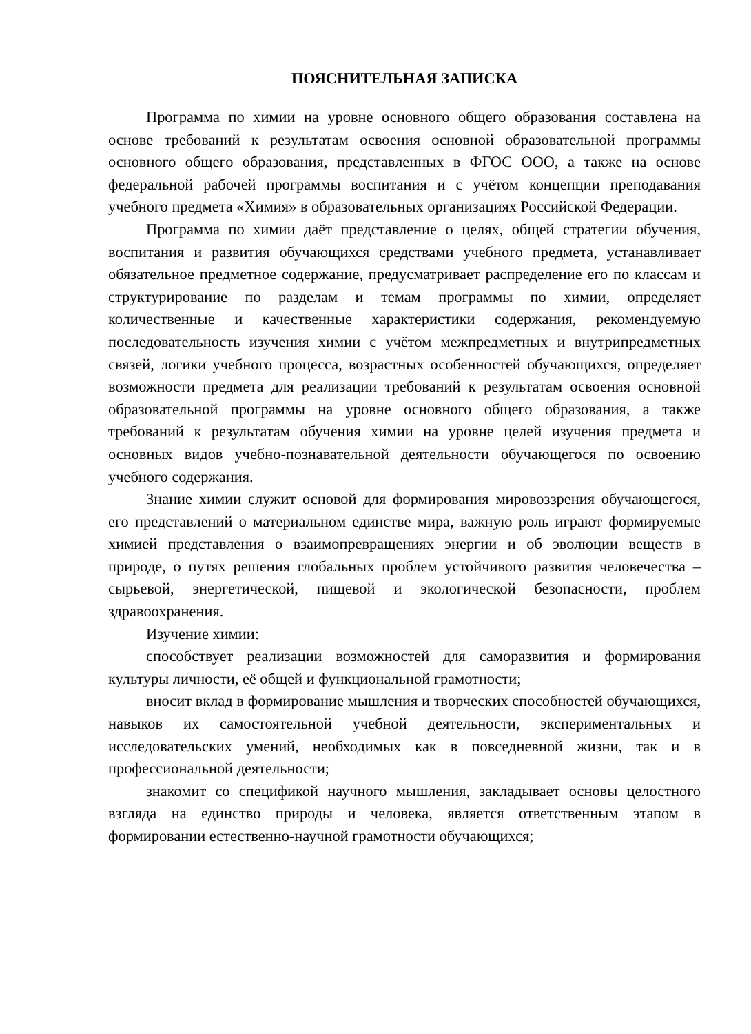ПОЯСНИТЕЛЬНАЯ ЗАПИСКА
Программа по химии на уровне основного общего образования составлена на основе требований к результатам освоения основной образовательной программы основного общего образования, представленных в ФГОС ООО, а также на основе федеральной рабочей программы воспитания и с учётом концепции преподавания учебного предмета «Химия» в образовательных организациях Российской Федерации.
Программа по химии даёт представление о целях, общей стратегии обучения, воспитания и развития обучающихся средствами учебного предмета, устанавливает обязательное предметное содержание, предусматривает распределение его по классам и структурирование по разделам и темам программы по химии, определяет количественные и качественные характеристики содержания, рекомендуемую последовательность изучения химии с учётом межпредметных и внутрипредметных связей, логики учебного процесса, возрастных особенностей обучающихся, определяет возможности предмета для реализации требований к результатам освоения основной образовательной программы на уровне основного общего образования, а также требований к результатам обучения химии на уровне целей изучения предмета и основных видов учебно-познавательной деятельности обучающегося по освоению учебного содержания.
Знание химии служит основой для формирования мировоззрения обучающегося, его представлений о материальном единстве мира, важную роль играют формируемые химией представления о взаимопревращениях энергии и об эволюции веществ в природе, о путях решения глобальных проблем устойчивого развития человечества – сырьевой, энергетической, пищевой и экологической безопасности, проблем здравоохранения.
Изучение химии:
способствует реализации возможностей для саморазвития и формирования культуры личности, её общей и функциональной грамотности;
вносит вклад в формирование мышления и творческих способностей обучающихся, навыков их самостоятельной учебной деятельности, экспериментальных и исследовательских умений, необходимых как в повседневной жизни, так и в профессиональной деятельности;
знакомит со спецификой научного мышления, закладывает основы целостного взгляда на единство природы и человека, является ответственным этапом в формировании естественно-научной грамотности обучающихся;